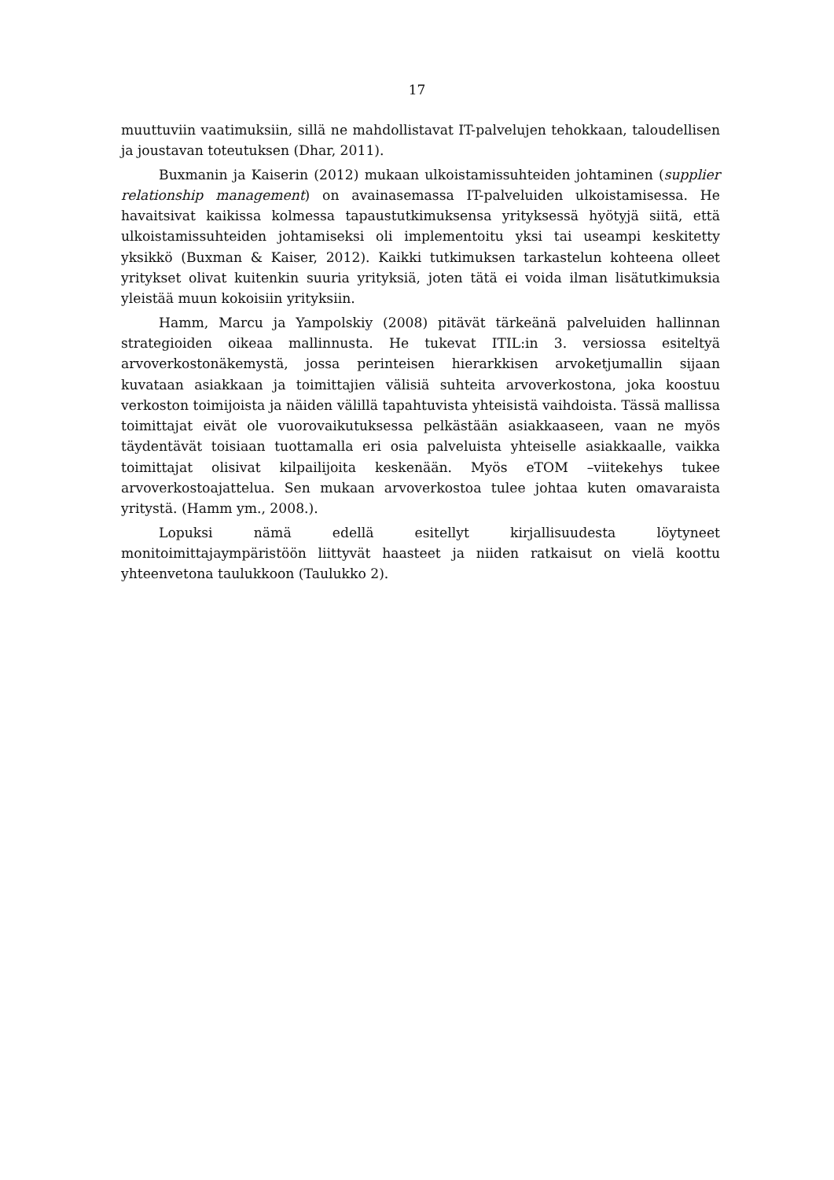17
muuttuviin vaatimuksiin, sillä ne mahdollistavat IT-palvelujen tehokkaan, taloudellisen ja joustavan toteutuksen (Dhar, 2011).
Buxmanin ja Kaiserin (2012) mukaan ulkoistamissuhteiden johtaminen (supplier relationship management) on avainasemassa IT-palveluiden ulkoistamisessa. He havaitsivat kaikissa kolmessa tapaustutkimuksensa yrityksessä hyötyjä siitä, että ulkoistamissuhteiden johtamiseksi oli implementoitu yksi tai useampi keskitetty yksikkö (Buxman & Kaiser, 2012). Kaikki tutkimuksen tarkastelun kohteena olleet yritykset olivat kuitenkin suuria yrityksiä, joten tätä ei voida ilman lisätutkimuksia yleistää muun kokoisiin yrityksiin.
Hamm, Marcu ja Yampolskiy (2008) pitävät tärkeänä palveluiden hallinnan strategioiden oikeaa mallinnusta. He tukevat ITIL:in 3. versiossa esiteltyä arvoverkostonäkemystä, jossa perinteisen hierarkkisen arvoketjumallin sijaan kuvataan asiakkaan ja toimittajien välisiä suhteita arvoverkostona, joka koostuu verkoston toimijoista ja näiden välillä tapahtuvista yhteisistä vaihdoista. Tässä mallissa toimittajat eivät ole vuorovaikutuksessa pelkästään asiakkaaseen, vaan ne myös täydentävät toisiaan tuottamalla eri osia palveluista yhteiselle asiakkaalle, vaikka toimittajat olisivat kilpailijoita keskenään. Myös eTOM –viitekehys tukee arvoverkostoajattelua. Sen mukaan arvoverkostoa tulee johtaa kuten omavaraista yritystä. (Hamm ym., 2008.).
Lopuksi nämä edellä esitellyt kirjallisuudesta löytyneet monitoimittajaympäristöön liittyvät haasteet ja niiden ratkaisut on vielä koottu yhteenvetona taulukkoon (Taulukko 2).